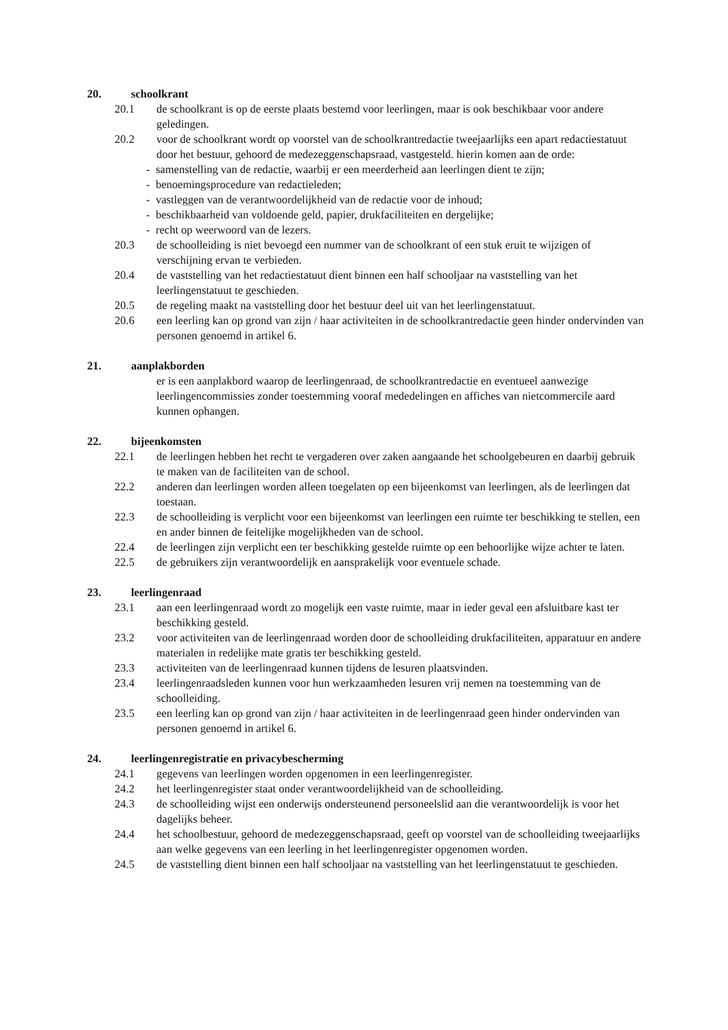20. schoolkrant
20.1 de schoolkrant is op de eerste plaats bestemd voor leerlingen, maar is ook beschikbaar voor andere geledingen.
20.2 voor de schoolkrant wordt op voorstel van de schoolkrantredactie tweejaarlijks een apart redactiestatuut door het bestuur, gehoord de medezeggenschapsraad, vastgesteld. hierin komen aan de orde:
- samenstelling van de redactie, waarbij er een meerderheid aan leerlingen dient te zijn;
- benoemingsprocedure van redactieleden;
- vastleggen van de verantwoordelijkheid van de redactie voor de inhoud;
- beschikbaarheid van voldoende geld, papier, drukfaciliteiten en dergelijke;
- recht op weerwoord van de lezers.
20.3 de schoolleiding is niet bevoegd een nummer van de schoolkrant of een stuk eruit te wijzigen of verschijning ervan te verbieden.
20.4 de vaststelling van het redactiestatuut dient binnen een half schooljaar na vaststelling van het leerlingenstatuut te geschieden.
20.5 de regeling maakt na vaststelling door het bestuur deel uit van het leerlingenstatuut.
20.6 een leerling kan op grond van zijn / haar activiteiten in de schoolkrantredactie geen hinder ondervinden van personen genoemd in artikel 6.
21. aanplakborden
er is een aanplakbord waarop de leerlingenraad, de schoolkrantredactie en eventueel aanwezige leerlingencommissies zonder toestemming vooraf mededelingen en affiches van nietcommercile aard kunnen ophangen.
22. bijeenkomsten
22.1 de leerlingen hebben het recht te vergaderen over zaken aangaande het schoolgebeuren en daarbij gebruik te maken van de faciliteiten van de school.
22.2 anderen dan leerlingen worden alleen toegelaten op een bijeenkomst van leerlingen, als de leerlingen dat toestaan.
22.3 de schoolleiding is verplicht voor een bijeenkomst van leerlingen een ruimte ter beschikking te stellen, een en ander binnen de feitelijke mogelijkheden van de school.
22.4 de leerlingen zijn verplicht een ter beschikking gestelde ruimte op een behoorlijke wijze achter te laten.
22.5 de gebruikers zijn verantwoordelijk en aansprakelijk voor eventuele schade.
23. leerlingenraad
23.1 aan een leerlingenraad wordt zo mogelijk een vaste ruimte, maar in ieder geval een afsluitbare kast ter beschikking gesteld.
23.2 voor activiteiten van de leerlingenraad worden door de schoolleiding drukfaciliteiten, apparatuur en andere materialen in redelijke mate gratis ter beschikking gesteld.
23.3 activiteiten van de leerlingenraad kunnen tijdens de lesuren plaatsvinden.
23.4 leerlingenraadsleden kunnen voor hun werkzaamheden lesuren vrij nemen na toestemming van de schoolleiding.
23.5 een leerling kan op grond van zijn / haar activiteiten in de leerlingenraad geen hinder ondervinden van personen genoemd in artikel 6.
24. leerlingenregistratie en privacybescherming
24.1 gegevens van leerlingen worden opgenomen in een leerlingenregister.
24.2 het leerlingenregister staat onder verantwoordelijkheid van de schoolleiding.
24.3 de schoolleiding wijst een onderwijs ondersteunend personeelslid aan die verantwoordelijk is voor het dagelijks beheer.
24.4 het schoolbestuur, gehoord de medezeggenschapsraad, geeft op voorstel van de schoolleiding tweejaarlijks aan welke gegevens van een leerling in het leerlingenregister opgenomen worden.
24.5 de vaststelling dient binnen een half schooljaar na vaststelling van het leerlingenstatuut te geschieden.